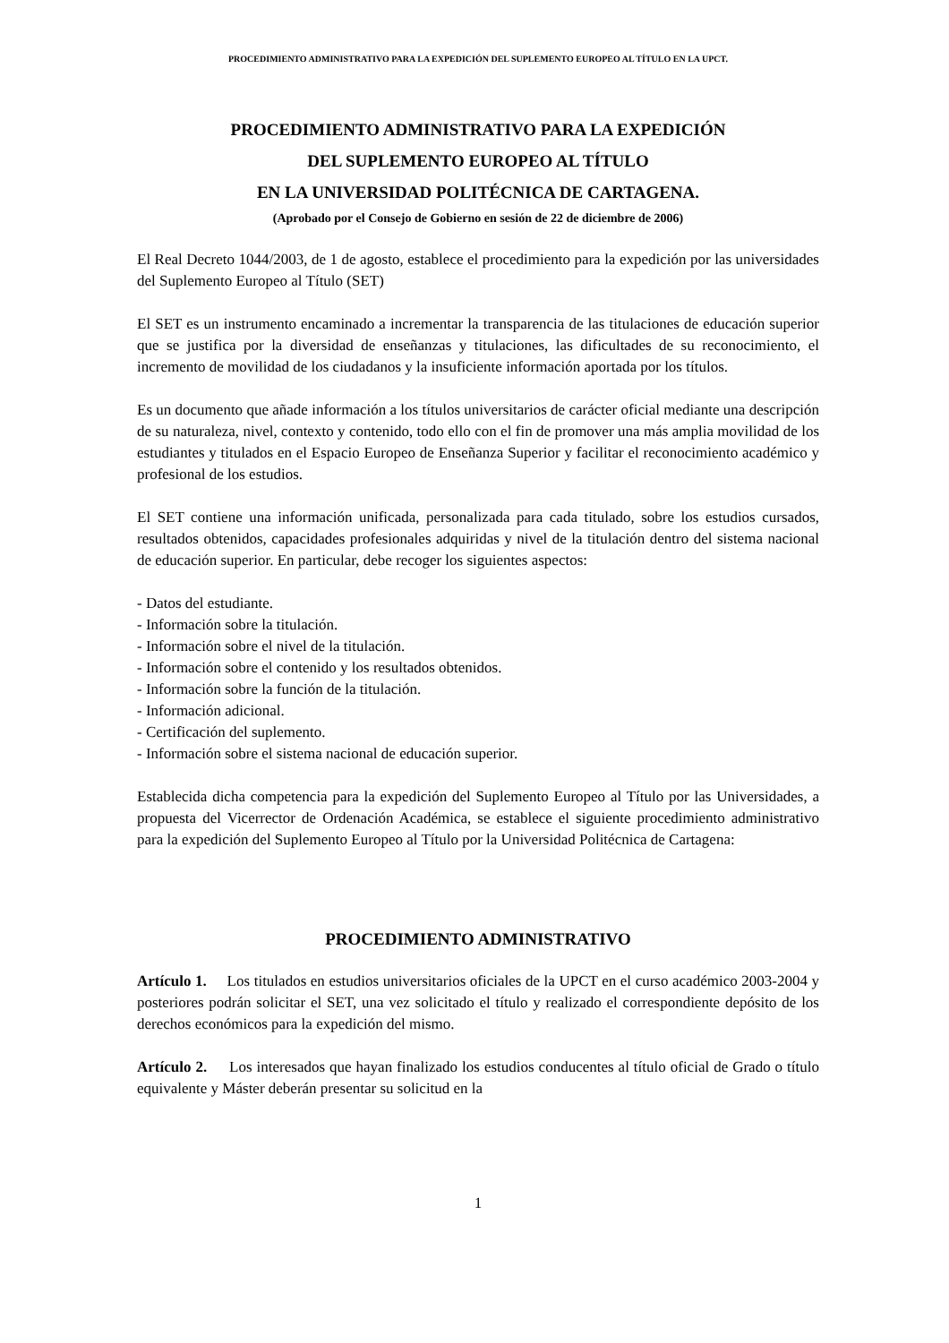PROCEDIMIENTO ADMINISTRATIVO PARA LA EXPEDICIÓN DEL SUPLEMENTO EUROPEO AL TÍTULO EN LA UPCT.
PROCEDIMIENTO ADMINISTRATIVO PARA LA EXPEDICIÓN
DEL SUPLEMENTO EUROPEO AL TÍTULO
EN LA UNIVERSIDAD POLITÉCNICA DE CARTAGENA.
(Aprobado por el Consejo de Gobierno en sesión de 22 de diciembre de 2006)
El Real Decreto 1044/2003, de 1 de agosto, establece el procedimiento para la expedición por las universidades del Suplemento Europeo al Título (SET)
El SET es un instrumento encaminado a incrementar la transparencia de las titulaciones de educación superior que se justifica por la diversidad de enseñanzas y titulaciones, las dificultades de su reconocimiento, el incremento de movilidad de los ciudadanos y la insuficiente información aportada por los títulos.
Es un documento que añade información a los títulos universitarios de carácter oficial mediante una descripción de su naturaleza, nivel, contexto y contenido, todo ello con el fin de promover una más amplia movilidad de los estudiantes y titulados en el Espacio Europeo de Enseñanza Superior y facilitar el reconocimiento académico y profesional de los estudios.
El SET contiene una información unificada, personalizada para cada titulado, sobre los estudios cursados, resultados obtenidos, capacidades profesionales adquiridas y nivel de la titulación dentro del sistema nacional de educación superior. En particular, debe recoger los siguientes aspectos:
- Datos del estudiante.
- Información sobre la titulación.
- Información sobre el nivel de la titulación.
- Información sobre el contenido y los resultados obtenidos.
- Información sobre la función de la titulación.
- Información adicional.
- Certificación del suplemento.
- Información sobre el sistema nacional de educación superior.
Establecida dicha competencia para la expedición del Suplemento Europeo al Título por las Universidades, a propuesta del Vicerrector de Ordenación Académica, se establece el siguiente procedimiento administrativo para la expedición del Suplemento Europeo al Título por la Universidad Politécnica de Cartagena:
PROCEDIMIENTO ADMINISTRATIVO
Artículo 1. Los titulados en estudios universitarios oficiales de la UPCT en el curso académico 2003-2004 y posteriores podrán solicitar el SET, una vez solicitado el título y realizado el correspondiente depósito de los derechos económicos para la expedición del mismo.
Artículo 2. Los interesados que hayan finalizado los estudios conducentes al título oficial de Grado o título equivalente y Máster deberán presentar su solicitud en la
1